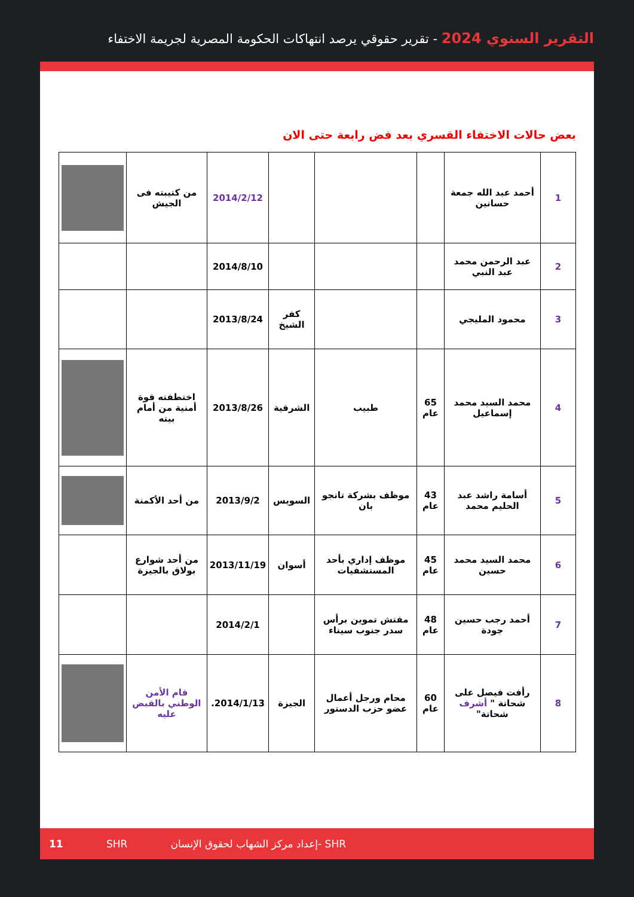التقرير السنوي 2024 - تقرير حقوقي يرصد انتهاكات الحكومة المصرية لجريمة الاختفاء
بعض حالات الاختفاء القسري بعد فض رابعة حتى الان
| 1 | أحمد عبد الله جمعة حسانين | | | | 2014/2/12 | من كتيبته فى الجيش | |
| 2 | عبد الرحمن محمد عبد النبي | | | | 2014/8/10 | | |
| 3 | محمود المليجي | | | كفر الشيخ | 2013/8/24 | | |
| 4 | محمد السيد محمد إسماعيل | 65 عام | طبيب | الشرقية | 2013/8/26 | اختطفته قوة أمنية من أمام بيته | |
| 5 | أسامة راشد عبد الحليم محمد | 43 عام | موظف بشركة تانجو بان | السويس | 2013/9/2 | من أحد الأكمنة | |
| 6 | محمد السيد محمد حسين | 45 عام | موظف إداري بأحد المستشفيات | أسوان | 2013/11/19 | من أحد شوارع بولاق بالجيزة | |
| 7 | أحمد رجب حسين جودة | 48 عام | مفتش تموين برأس سدر جنوب سيناء | | 2014/2/1 | | |
| 8 | رأفت فيصل على شحاتة " أشرف شحاتة" | 60 عام | محام ورجل أعمال عضو حزب الدستور | الجيزة | 2014/1/13. | قام الأمن الوطني بالقبض عليه | |
11 SHR إعداد مركز الشهاب لحقوق الإنسان- SHR